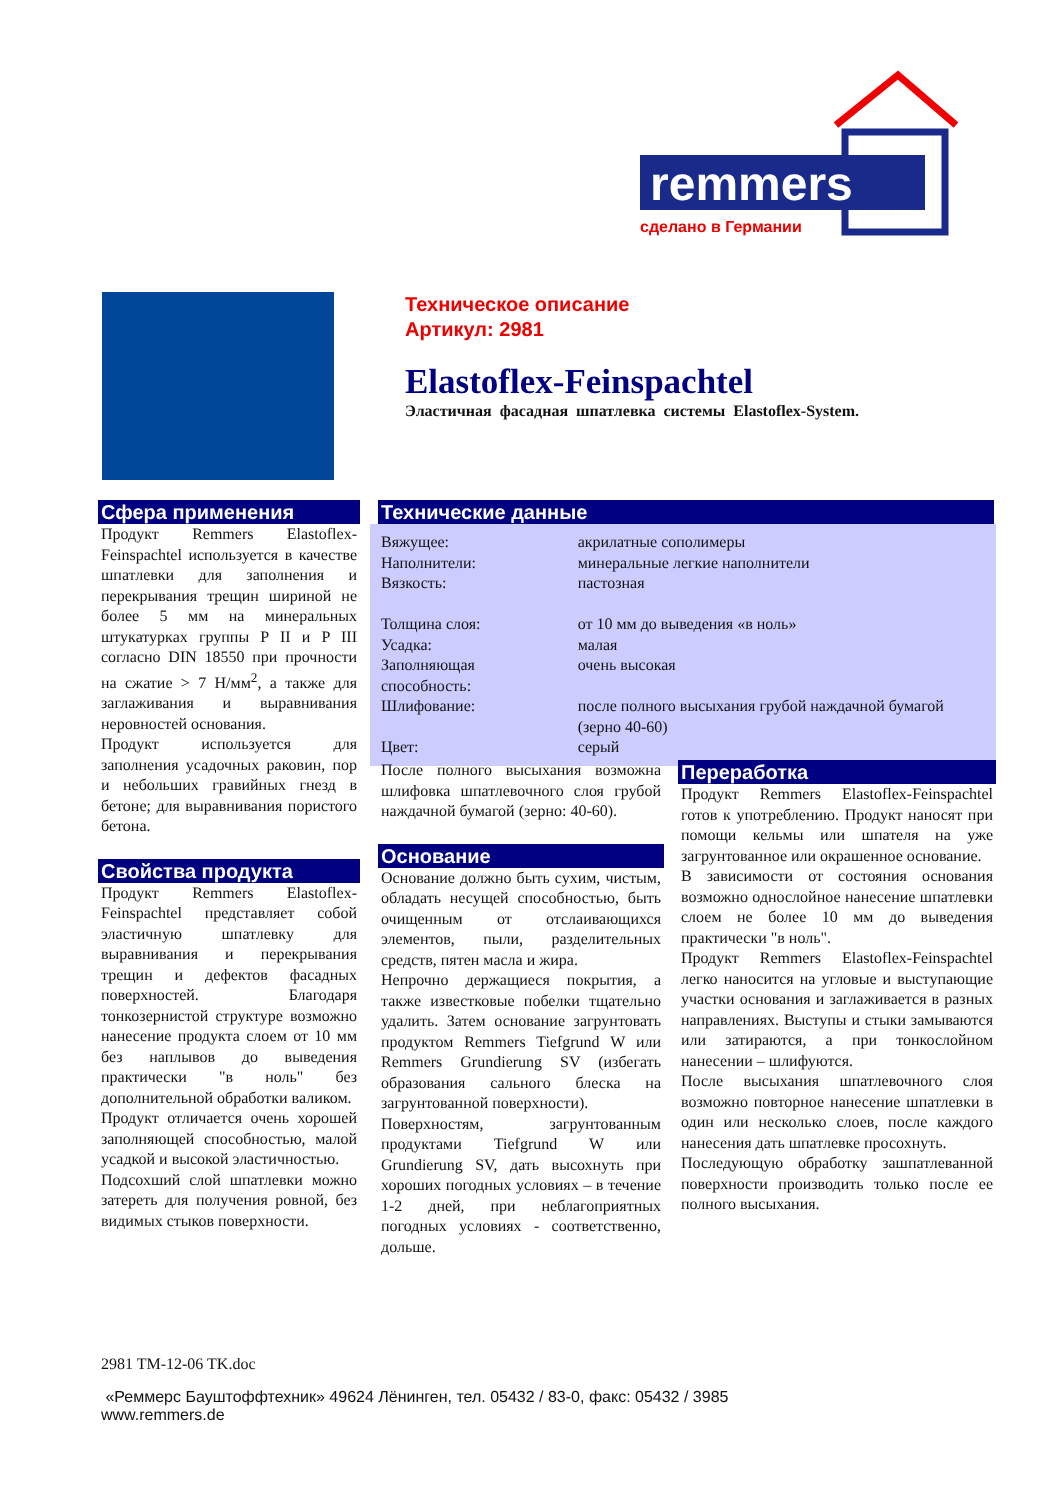remmers
сделано в Германии
Техническое описание
Артикул: 2981
Elastoflex-Feinspachtel
Эластичная фасадная шпатлевка системы Elastoflex-System.
Сфера применения
Продукт Remmers Elastoflex-Feinspachtel используется в качестве шпатлевки для заполнения и перекрывания трещин шириной не более 5 мм на минеральных штукатурках группы P II и P III согласно DIN 18550 при прочности на сжатие > 7 Н/мм<sup>2</sup>, а также для заглаживания и выравнивания неровностей основания.
Продукт используется для заполнения усадочных раковин, пор и небольших гравийных гнезд в бетоне; для выравнивания пористого бетона.
Свойства продукта
Продукт Remmers Elastoflex-Feinspachtel представляет собой эластичную шпатлевку для выравнивания и перекрывания трещин и дефектов фасадных поверхностей. Благодаря тонкозернистой структуре возможно нанесение продукта слоем от 10 мм без наплывов до выведения практически "в ноль" без дополнительной обработки валиком.
Продукт отличается очень хорошей заполняющей способностью, малой усадкой и высокой эластичностью.
Подсохший слой шпатлевки можно затереть для получения ровной, без видимых стыков поверхности.
Технические данные
| Вяжущее: | акрилатные сополимеры |
| Наполнители: | минеральные легкие наполнители |
| Вязкость: | пастозная |
| Толщина слоя: | от 10 мм до выведения «в ноль» |
| Усадка: | малая |
| Заполняющая способность: | очень высокая |
| Шлифование: | после полного высыхания грубой наждачной бумагой (зерно 40-60) |
| Цвет: | серый |
После полного высыхания возможна шлифовка шпатлевочного слоя грубой наждачной бумагой (зерно: 40-60).
Основание
Основание должно быть сухим, чистым, обладать несущей способностью, быть очищенным от отслаивающихся элементов, пыли, разделительных средств, пятен масла и жира.
Непрочно держащиеся покрытия, а также известковые побелки тщательно удалить. Затем основание загрунтовать продуктом Remmers Tiefgrund W или Remmers Grundierung SV (избегать образования сального блеска на загрунтованной поверхности).
Поверхностям, загрунтованным продуктами Tiefgrund W или Grundierung SV, дать высохнуть при хороших погодных условиях – в течение 1-2 дней, при неблагоприятных погодных условиях - соответственно, дольше.
Переработка
Продукт Remmers Elastoflex-Feinspachtel готов к употреблению. Продукт наносят при помощи кельмы или шпателя на уже загрунтованное или окрашенное основание.
В зависимости от состояния основания возможно однослойное нанесение шпатлевки слоем не более 10 мм до выведения практически "в ноль".
Продукт Remmers Elastoflex-Feinspachtel легко наносится на угловые и выступающие участки основания и заглаживается в разных направлениях. Выступы и стыки замываются или затираются, а при тонкослойном нанесении – шлифуются.
После высыхания шпатлевочного слоя возможно повторное нанесение шпатлевки в один или несколько слоев, после каждого нанесения дать шпатлевке просохнуть.
Последующую обработку зашпатлеванной поверхности производить только после ее полного высыхания.
2981 TM-12-06 TK.doc
«Реммерс Бауштоффтехник» 49624 Лёнинген, тел. 05432 / 83-0, факс: 05432 / 3985
www.remmers.de